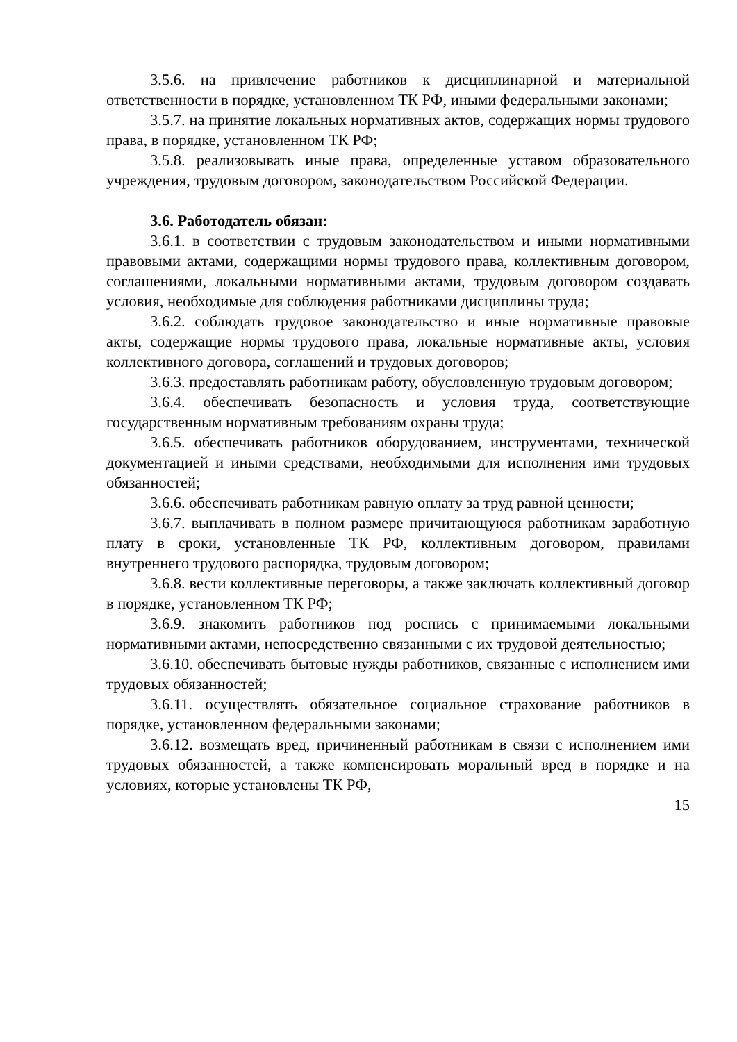3.5.6. на привлечение работников к дисциплинарной и материальной ответственности в порядке, установленном ТК РФ, иными федеральными законами;
3.5.7. на принятие локальных нормативных актов, содержащих нормы трудового права, в порядке, установленном ТК РФ;
3.5.8. реализовывать иные права, определенные уставом образовательного учреждения, трудовым договором, законодательством Российской Федерации.
3.6. Работодатель обязан:
3.6.1. в соответствии с трудовым законодательством и иными нормативными правовыми актами, содержащими нормы трудового права, коллективным договором, соглашениями, локальными нормативными актами, трудовым договором создавать условия, необходимые для соблюдения работниками дисциплины труда;
3.6.2. соблюдать трудовое законодательство и иные нормативные правовые акты, содержащие нормы трудового права, локальные нормативные акты, условия коллективного договора, соглашений и трудовых договоров;
3.6.3. предоставлять работникам работу, обусловленную трудовым договором;
3.6.4. обеспечивать безопасность и условия труда, соответствующие государственным нормативным требованиям охраны труда;
3.6.5. обеспечивать работников оборудованием, инструментами, технической документацией и иными средствами, необходимыми для исполнения ими трудовых обязанностей;
3.6.6. обеспечивать работникам равную оплату за труд равной ценности;
3.6.7. выплачивать в полном размере причитающуюся работникам заработную плату в сроки, установленные ТК РФ, коллективным договором, правилами внутреннего трудового распорядка, трудовым договором;
3.6.8. вести коллективные переговоры, а также заключать коллективный договор в порядке, установленном ТК РФ;
3.6.9. знакомить работников под роспись с принимаемыми локальными нормативными актами, непосредственно связанными с их трудовой деятельностью;
3.6.10. обеспечивать бытовые нужды работников, связанные с исполнением ими трудовых обязанностей;
3.6.11. осуществлять обязательное социальное страхование работников в порядке, установленном федеральными законами;
3.6.12. возмещать вред, причиненный работникам в связи с исполнением ими трудовых обязанностей, а также компенсировать моральный вред в порядке и на условиях, которые установлены ТК РФ,
15